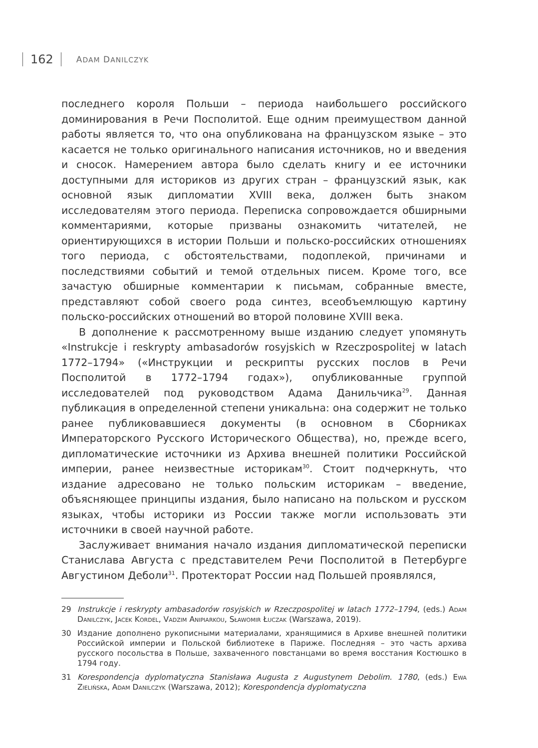162 ADAM DANILCZYK
последнего короля Польши – периода наибольшего российского доминирования в Речи Посполитой. Еще одним преимуществом данной работы является то, что она опубликована на французском языке – это касается не только оригинального написания источников, но и введения и сносок. Намерением автора было сделать книгу и ее источники доступными для историков из других стран – французский язык, как основной язык дипломатии XVIII века, должен быть знаком исследователям этого периода. Переписка сопровождается обширными комментариями, которые призваны ознакомить читателей, не ориентирующихся в истории Польши и польско-российских отношениях того периода, с обстоятельствами, подоплекой, причинами и последствиями событий и темой отдельных писем. Кроме того, все зачастую обширные комментарии к письмам, собранные вместе, представляют собой своего рода синтез, всеобъемлющую картину польско-российских отношений во второй половине XVIII века.
В дополнение к рассмотренному выше изданию следует упомянуть «Instrukcje i reskrypty ambasadorów rosyjskich w Rzeczpospolitej w latach 1772–1794» («Инструкции и рескрипты русских послов в Речи Посполитой в 1772–1794 годах»), опубликованные группой исследователей под руководством Адама Данильчика<sup>29</sup>. Данная публикация в определенной степени уникальна: она содержит не только ранее публиковавшиеся документы (в основном в Сборниках Императорского Русского Исторического Общества), но, прежде всего, дипломатические источники из Архива внешней политики Российской империи, ранее неизвестные историкам<sup>30</sup>. Стоит подчеркнуть, что издание адресовано не только польским историкам – введение, объясняющее принципы издания, было написано на польском и русском языках, чтобы историки из России также могли использовать эти источники в своей научной работе.
Заслуживает внимания начало издания дипломатической переписки Станислава Августа с представителем Речи Посполитой в Петербурге Августином Деболи<sup>31</sup>. Протекторат России над Польшей проявлялся,
29 Instrukcje i reskrypty ambasadorów rosyjskich w Rzeczpospolitej w latach 1772–1794, (eds.) Adam Danilczyk, Jacek Kordel, Vadzim Anipiarkou, Sławomir Łuczak (Warszawa, 2019).
30 Издание дополнено рукописными материалами, хранящимися в Архиве внешней политики Российской империи и Польской библиотеке в Париже. Последняя – это часть архива русского посольства в Польше, захваченного повстанцами во время восстания Костюшко в 1794 году.
31 Korespondencja dyplomatyczna Stanisława Augusta z Augustynem Debolim. 1780, (eds.) Ewa Zielińska, Adam Danilczyk (Warszawa, 2012); Korespondencja dyplomatyczna